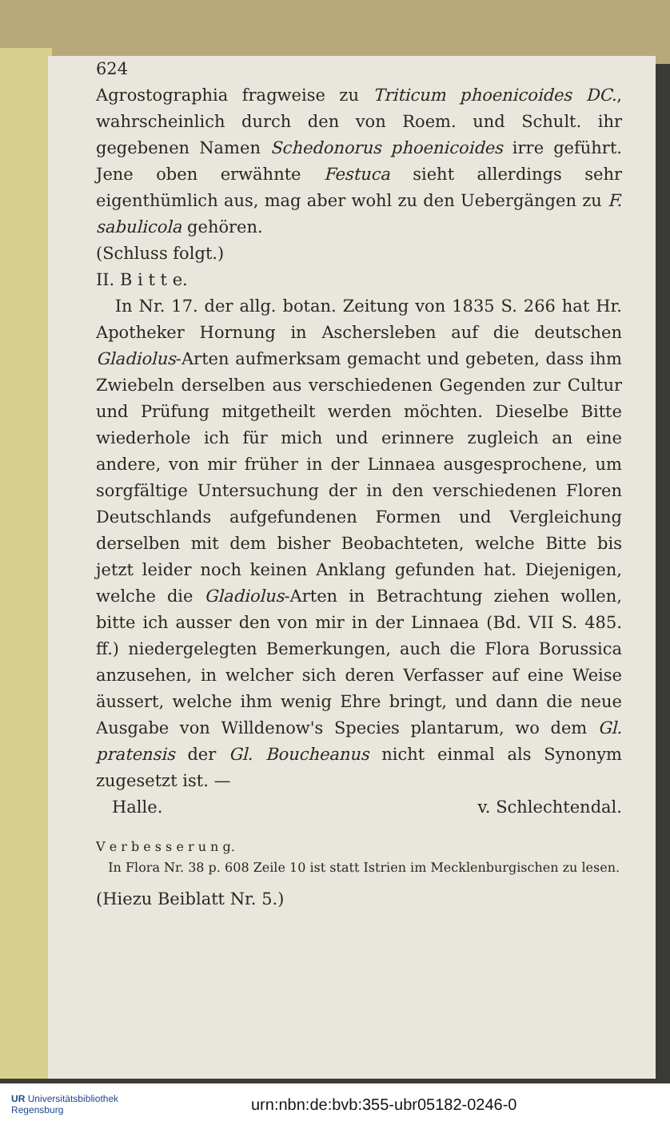624
Agrostographia fragweise zu Triticum phoenicoides DC., wahrscheinlich durch den von Roem. und Schult. ihr gegebenen Namen Schedonorus phoenicoides irre geführt. Jene oben erwähnte Festuca sieht allerdings sehr eigenthümlich aus, mag aber wohl zu den Uebergängen zu F. sabulicola gehören.
(Schluss folgt.)
II. B i t t e.
In Nr. 17. der allg. botan. Zeitung von 1835 S. 266 hat Hr. Apotheker Hornung in Aschersleben auf die deutschen Gladiolus-Arten aufmerksam gemacht und gebeten, dass ihm Zwiebeln derselben aus verschiedenen Gegenden zur Cultur und Prüfung mitgetheilt werden möchten. Dieselbe Bitte wiederhole ich für mich und erinnere zugleich an eine andere, von mir früher in der Linnaea ausgesprochene, um sorgfältige Untersuchung der in den verschiedenen Floren Deutschlands aufgefundenen Formen und Vergleichung derselben mit dem bisher Beobachteten, welche Bitte bis jetzt leider noch keinen Anklang gefunden hat. Diejenigen, welche die Gladiolus-Arten in Betrachtung ziehen wollen, bitte ich ausser den von mir in der Linnaea (Bd. VII S. 485. ff.) niedergelegten Bemerkungen, auch die Flora Borussica anzusehen, in welcher sich deren Verfasser auf eine Weise äussert, welche ihm wenig Ehre bringt, und dann die neue Ausgabe von Willdenow's Species plantarum, wo dem Gl. pratensis der Gl. Boucheanus nicht einmal als Synonym zugesetzt ist. —
Halle. v. Schlechtendal.
V e r b e s s e r u n g.
In Flora Nr. 38 p. 608 Zeile 10 ist statt Istrien im Mecklenburgischen zu lesen.
(Hiezu Beiblatt Nr. 5.)
UR Universitätsbibliothek
Regensburg
urn:nbn:de:bvb:355-ubr05182-0246-0